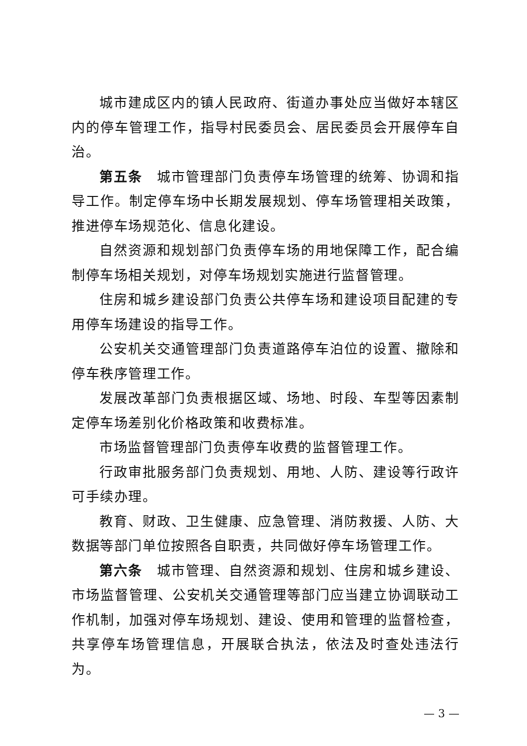城市建成区内的镇人民政府、街道办事处应当做好本辖区内的停车管理工作，指导村民委员会、居民委员会开展停车自治。
第五条　城市管理部门负责停车场管理的统筹、协调和指导工作。制定停车场中长期发展规划、停车场管理相关政策，推进停车场规范化、信息化建设。
自然资源和规划部门负责停车场的用地保障工作，配合编制停车场相关规划，对停车场规划实施进行监督管理。
住房和城乡建设部门负责公共停车场和建设项目配建的专用停车场建设的指导工作。
公安机关交通管理部门负责道路停车泊位的设置、撤除和停车秩序管理工作。
发展改革部门负责根据区域、场地、时段、车型等因素制定停车场差别化价格政策和收费标准。
市场监督管理部门负责停车收费的监督管理工作。
行政审批服务部门负责规划、用地、人防、建设等行政许可手续办理。
教育、财政、卫生健康、应急管理、消防救援、人防、大数据等部门单位按照各自职责，共同做好停车场管理工作。
第六条　城市管理、自然资源和规划、住房和城乡建设、市场监督管理、公安机关交通管理等部门应当建立协调联动工作机制，加强对停车场规划、建设、使用和管理的监督检查，共享停车场管理信息，开展联合执法，依法及时查处违法行为。
— 3 —